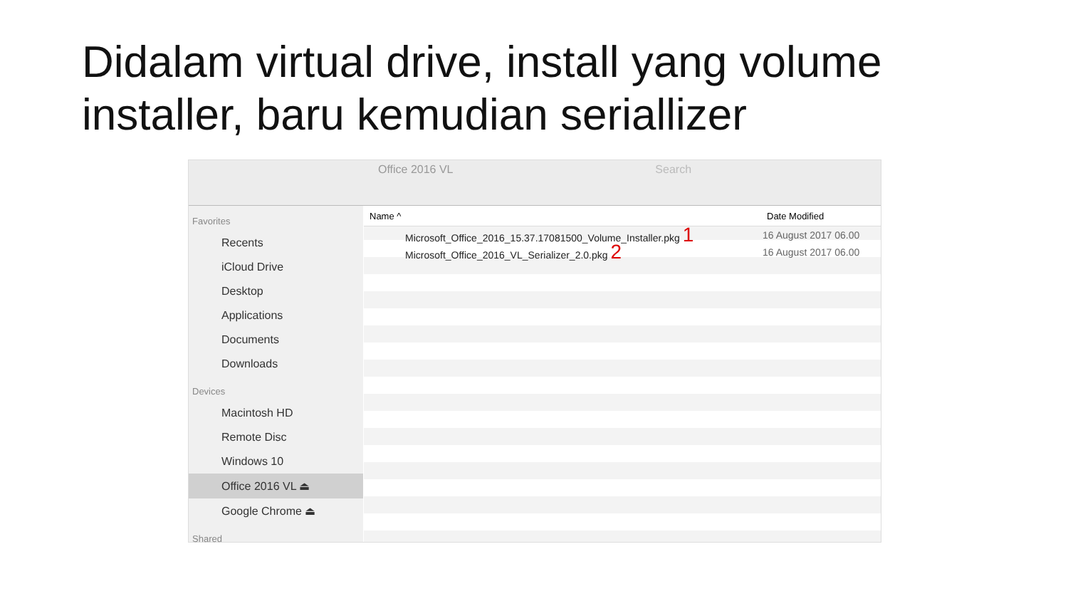Didalam virtual drive, install yang volume installer, baru kemudian seriallizer
Office 2016 VL Search
Favorites
Recents
iCloud Drive
Desktop
Applications
Documents
Downloads
Devices
Macintosh HD
Remote Disc
Windows 10
Office 2016 VL ⏏
Google Chrome ⏏
Shared
Name ^ Date Modified
Microsoft_Office_2016_15.37.17081500_Volume_Installer.pkg 1
16 August 2017 06.00
Microsoft_Office_2016_VL_Serializer_2.0.pkg 2
16 August 2017 06.00